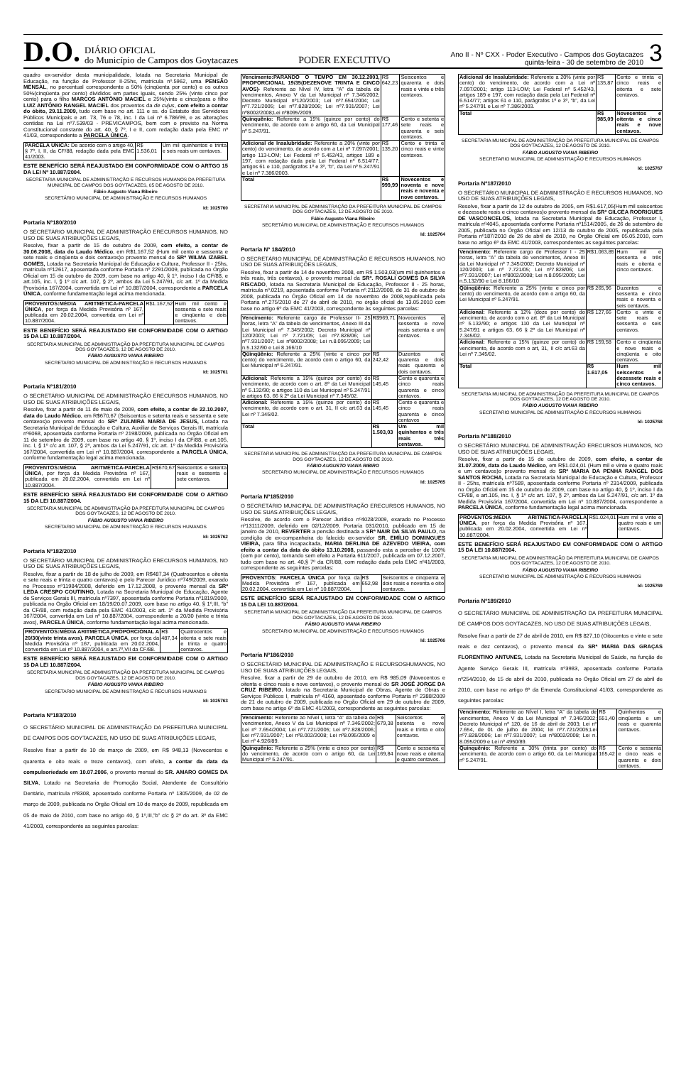D.O. DIÁRIO OFICIAL
do Município de Campos dos Goytacazes
PODER EXECUTIVO
Ano II - Nº CXX - Poder Executivo - Campos dos Goytacazes
quinta-feira - 30 de setembro de 2010
3
quadro ex-servidor desta municipalidade, lotada na Secretaria Municipal de Educação, na função de Professor II-25hs, matrícula nº.5962, uma PENSÃO MENSAL, no percentual correspondente a 50% (cinqüenta por cento) e os outros 50%(cinqüenta por cento) divididos em partes iguais, sendo 25% (vinte cinco por cento) para o filho MARCOS ANTÔNIO MACIEL e 25%(vinte e cinco)para o filho LUIZ ANTÔNIO RANGEL MACIEL dos proventos da de cujus, com efeito a contar do óbito, 29.11.2009, tudo com base no art. 111 e ss. do Estatuto dos Servidores Públicos Municipais e art. 73, 76 e 78, inc. I da Lei nº 6.786/99, e as alterações contidas na Lei nº7.539/03 - PREVICAMPOS, bem com o previsto na Norma Constitucional constante do art. 40, § 7º, I e II, com redação dada pela EMC nº 41/03, correspondente a PARCELA ÚNICA.
| PARCELA ÚNICA: De acordo com o artigo 40, § 7º, I, II, da CF/88, redação dada pela EMC 41/2003. | R$ 1.536,01 | Um mil quinhentos e trinta e seis reais um centavos. |
ESTE BENEFÍCIO SERÁ REAJUSTADO EM CONFORMIDADE COM O ARTGO 15 DA LEI Nº 10.887/2004.
SECRETARIA MUNICIPAL DE ADMINISTRAÇÃO E RECURSOS HUMANOS DA PREFEITURA MUNICIPAL DE CAMPOS DOS GOYTACAZES, 05 DE AGOSTO DE 2010.
Fábio Augusto Viana Ribeiro
SECRETÁRIO MUNICIPAL DE ADMINISTRAÇÃO E RECURSOS HUMANOS
Id: 1025760
Portaria Nº180/2010
O SECRETÁRIO MUNICIPAL DE ADMINISTRAÇÃO ERECURSOS HUMANOS, NO USO DE SUAS ATRIBUIÇÕES LEGAIS,
Resolve, fixar a partir de 15 de outubro de 2009, com efeito, a contar de 30.06.2008, data do Laudo Médico, em R$1.167,52 (Hum mil cento e sessenta e sete reais e cinqüenta e dois centavos)o provento mensal do SRª WILMA IZABEL GOMES, Lotada na Secretaria Municipal de Educação e Cultura, Professor II - 25hs, matrícula nº12617, aposentada conforme Portaria nº 2291/2009, publicada no Órgão Oficial em 15 de outubro de 2009, com base no artigo 40, § 1º, inciso I da CF/88, e art.105, inc. I, § 1º c/c art. 107, § 2º, ambos da Lei 5.247/91, c/c art. 1º da Medida Provisória 167/2004, convertida em Lei nº 10.887/2004, correspondente a PARCELA ÚNICA, conforme fundamentação legal acima mencionada.
| PROVENTOS:MÉDIA ARITMÉTICA-PARCELA ÚNICA , por força da Medida Provisória nº 167, publicada em 20.02.2004, convertida em Lei nº 10.887/2004. | R$1.167,52 | Hum mil cento e sessenta e sete reais e cinqüenta e dois centavos. |
ESTE BENEFÍCIO SERÁ REAJUSTADO EM CONFORMIDADE COM O ARTIGO 15 DA LEI 10.887/2004.
SECRETARIA MUNICIPAL DE ADMINISTRAÇÃO DA PREFEITURA MUNICIPAL DE CAMPOS DOS GOYTACAZES, 12 DE AGOSTO DE 2010.
FÁBIO AUGUSTO VIANA RIBEIRO
SECRETARIO MUNICIPAL DE ADMINISTRAÇÃO E RECURSOS HUMANOS
Id: 1025761
Portaria Nº181/2010
O SECRETÁRIO MUNICIPAL DE ADMINISTRAÇÃO ERECURSOS HUMANOS, NO USO DE SUAS ATRIBUIÇÕES LEGAIS,
Resolve, fixar a partir de 11 de maio de 2009, com efeito, a contar de 22.10.2007, data do Laudo Médico, em R$670,67 (Seiscentos e setenta reais e sessenta e sete centavos)o provento mensal do SRª ZULMIRA MARIA DE JESUS, Lotada na Secretaria Municipal de Educação e Cultura, Auxiliar de Serviços Gerais III, matrícula nº6068, aposentada conforme Portaria nº 2198/2009, publicada no Órgão Oficial em 11 de setembro de 2009, com base no artigo 40, § 1º, inciso I da CF/88, e art.105, inc. I, § 1º c/c art. 107, § 2º, ambos da Lei 5.247/91, c/c art. 1º da Medida Provisória 167/2004, convertida em Lei nº 10.887/2004, correspondente a PARCELA ÚNICA, conforme fundamentação legal acima mencionada.
| PROVENTOS:MÉDIA ARITMÉTICA-PARCELA ÚNICA , por força da Medida Provisória nº 167, publicada em 20.02.2004, convertida em Lei nº 10.887/2004. | R$670,67 | Seiscentos e setenta reais e sessenta e sete centavos. |
ESTE BENEFÍCIO SERÁ REAJUSTADO EM CONFORMIDADE COM O ARTIGO 15 DA LEI 10.887/2004.
SECRETARIA MUNICIPAL DE ADMINISTRAÇÃO DA PREFEITURA MUNICIPAL DE CAMPOS DOS GOYTACAZES, 12 DE AGOSTO DE 2010.
FÁBIO AUGUSTO VIANA RIBEIRO
SECRETARIO MUNICIPAL DE ADMINISTRAÇÃO E RECURSOS HUMANOS
Id: 1025762
Portaria Nº182/2010
O SECRETÁRIO MUNICIPAL DE ADMINISTRAÇÃO ERECURSOS HUMANOS, NO USO DE SUAS ATRIBUIÇÕES LEGAIS,
Resolve, fixar a partir de 18 de julho de 2009, em R$487,34 (Quatrocentos e oitenta e sete reais e trinta e quatro centavos) e pelo Parecer Jurídico nº749/2009, exarado no Processo nº11984/2008, deferido em 17.12.2008, o provento mensal da SRª LEDA CRESPO COUTINHO, Lotada na Secretaria Municipal de Educação, Agente de Serviços Gerais III, matrícula nº7397, aposentada conforme Portaria nº1819/2009, publicada no Órgão Oficial em 18/19/20.07.2009, com base no artigo 40, § 1º,III, “b” da CF/88, com redação dada pela EMC 41/2003, c/c art. 1º da Medida Provisória 167/2004, convertida em Lei nº 10.887/2004, correspondente a 20/30 (vinte e trinta avos), PARCELA ÚNICA, conforme fundamentação legal acima mencionada.
| PROVENTOS:MÉDIA ARITMÉTICA,PROPORCIONAL A 20/30(vinte trinta avos). PARCELA ÚNICA , por força da Medida Provisória nº 167, publicada em 20.02.2004, convertida em Lei nº 10.887/2004, e art.7º,VII da CF/88. | R$ 487,34 | Quatrocentos e oitenta e sete reais e trinta e quatro centavos. |
ESTE BENEFÍCIO SERÁ REAJUSTADO EM CONFORMIDADE COM O ARTIGO 15 DA LEI 10.887/2004.
SECRETARIA MUNICIPAL DE ADMINISTRAÇÃO DA PREFEITURA MUNICIPAL DE CAMPOS DOS GOYTACAZES, 12 DE AGOSTO DE 2010.
FÁBIO AUGUSTO VIANA RIBEIRO
SECRETARIO MUNICIPAL DE ADMINISTRAÇÃO E RECURSOS HUMANOS
Id: 1025763
Portaria Nº183/2010
O SECRETÁRIO MUNICIPAL DE ADMINISTRAÇÃO DA PREFEITURA MUNICIPAL DE CAMPOS DOS GOYTACAZES, NO USO DE SUAS ATRIBUIÇÕES LEGAIS,
Resolve fixar a partir de 10 de março de 2009, em R$ 948,13 (Novecentos e quarenta e oito reais e treze centavos), com efeito, a contar da data da compulsoriedade em 10.07.2006, o provento mensal do SR. AMARO GOMES DA SILVA, Lotado na Secretaria de Promoção Social, Atendente de Consultório Dentário, matrícula nº8308, aposentado conforme Portaria nº 1305/2009, de 02 de março de 2009, publicada no Órgão Oficial em 10 de março de 2009, republicada em 05 de maio de 2010, com base no artigo 40, § 1º,III,”b” c/c § 2º do art. 3º da EMC 41/2003, correspondente as seguintes parcelas:
| Vencimento:PARANDO O TEMPO EM 30.12.2003, PROPORCIONAL 19/35(DEZENOVE TRINTA E CINCO AVOS)- Referente ao Nível IV, letra “A” da tabela de vencimentos, Anexo V da Lei Municipal nº 7.346/2002; Decreto Municipal nº120/2003; Lei nº7.654/2004; Lei nº7.721/2005; Lei nº7.828/2006; Lei nº7.931/2007; Lei nº8002/2008;Lei nº8095/2009. | R$ 642,23 | Seiscentos e quarenta e dois reais e vinte e três centavos. |
| Quinquênio: Referente a 15% (quinze por cento) do vencimento, de acordo com o artigo 60, da Lei Municipal nº 5.247/91. | R$ 177,46 | Cento e setenta e sete reais e quarenta e seis centavos. |
| Adicional de Insalubridade: Referente a 20% (vinte por cento) do vencimento, de acordo com a Lei nº 7.097/2001; artigo 113-LOM; Lei Federal nº 5.452/43, artigos 189 e 197, com redação dada pela Lei Federal nº 6.514/77; artigos 61 e 110, parágrafos 1º e 3º, “b”, da Lei nº 5.247/91 e Lei nº 7.386/2003. | R$ 135,20 | Cento e trinta e cinco reais e vinte centavos. |
| Total | R$ 999,99 | Novecentos e noventa e nove reais e noventa e nove centavos. |
SECRETARIA MUNICIPAL DE ADMINISTRAÇÃO DA PREFEITURA MUNICIPAL DE CAMPOS DOS GOYTACAZES, 12 DE AGOSTO DE 2010.
Fábio Augusto Viana Ribeiro
SECRETÁRIO MUNICIPAL DE ADMINISTRAÇÃO E RECURSOS HUMANOS
Id: 1025764
Portaria Nº 184/2010
O SECRETÁRIO MUNICIPAL DE ADMINISTRAÇÃO E RECURSOS HUMANOS, NO USO DE SUAS ATRIBUIÇÕES LEGAIS,
Resolve, fixar a partir de 14 de novembro 2008, em R$ 1.503,03(um mil quinhentos e três reais, três centavos), o provento mensal da SRª. ROSALI GOMES DA SILVA RISCADO, lotada na Secretaria Municipal de Educação, Professor II - 25 horas, matrícula nº.0219, aposentada conforme Portaria nº.2112/2008, de 31 de outubro de 2008, publicada no Órgão Oficial em 14 de novembro de 2008,republicada pela Portaria nº.275/2010 de 27 de abril de 2010, no órgão oficial de 13.05.2010 com base no artigo 6º da EMC 41/2003, correspondente às seguintes parcelas:
| Vencimento: Referente cargo de Professor II- 25 horas, letra “A” da tabela de vencimentos, Anexo III da Lei Municipal nº 7.345/2002; Decreto Municipal nº 120/2003; Lei nº 7.721/05; Lei nº7.828/06; Lei nº7.931/2007; Lei nº8002/2008; Lei n.8.095/2009; Lei n.5.132/90 e Lei 8.166/10 | R$969,71 | Novecentos e sessenta e nove reais setenta e um centavos. |
| Qüinqüênio: Referente a 25% (vinte e cinco por cento) do vencimento, de acordo com o artigo 60, da Lei Municipal nº 5.247/91. | R$ 242,42 | Duzentos e quarenta e dois reais quarenta e dois centavos. |
| Adicional: Referente a 15% (quinze por cento) do vencimento, de acordo com o art. 8º da Lei Municipal nº 5.132/90; e artigos 110 da Lei Municipal nº 5.247/91 e artigos 63, 66 § 2º da Lei Municipal nº 7.345/02. | R$ 145,45 | Cento e quarenta e cinco reais quarenta e cinco centavos. |
| Adicional: Referente a 15% (quinze por cento) do vencimento, de acordo com o art. 31, II c/c art.63 da Lei nº 7.345/02. | R$ 145,45 | Cento e quarenta e cinco reais quarenta e cinco centavos |
| Total | R$ 1.503,03 | Um mil quinhentos e três reais três centavos. |
SECRETARIA MUNICIPAL DE ADMINISTRAÇÃO DA PREFEITURA MUNICIPAL DE CAMPOS DOS GOYTACAZES, 12 DE AGOSTO DE 2010.
FÁBIO AUGUSTO VIANA RIBIRO
SECRETARIO MUNICIPAL DE ADMINISTRAÇÃO E RECURSOS HUMANOS
Id: 1025765
Portaria Nº185/2010
O SECRETÁRIO MUNICIPAL DE ADMINISTRAÇÃO ERECURSOS HUMANOS, NO USO DE SUAS ATRIBUIÇÕES LEGAIS,
Resolve, de acordo com o Parecer Jurídico nº4028/2009, exarado no Processo nº13111/2009, deferido em 02/12/2009, Portaria 031/2010, publicado em 15 de janeiro de 2010, REVERTER a pensão destinada a SRª NAIR DA SILVA PAULO, na condição de ex-companheira do falecido ex-servidor SR. EMÍLIO DOMINGUES VIEIRA, para filha incapacitada, MARIA DERLINA DE AZEVEDO VIEIRA, com efeito a contar da data do óbito 13.10.2008, passando esta a perceber de 100% (cem por cento), tornando sem efeito a Portaria 611/2007, publicada em 07.12.2007, tudo com base no art. 40,§ 7º da CR/88, com redação dada pela EMC nº41/2003, correspondente as seguintes parcelas:
| PROVENTOS: PARCELA ÚNICA por força da Medida Provisória nº 167, publicada em 20.02.2004, convertida em Lei nº 10.887/2004. | R$ 652,98 | Seiscentos e cinqüenta e dois reais e noventa e oito centavos. |
ESTE BENEFÍCIO SERÁ REAJUSTADO EM CONFORMIDADE COM O ARTIGO 15 DA LEI 10.887/2004.
SECRETARIA MUNICIPAL DE ADMINISTRAÇÃO DA PREFEITURA MUNICIPAL DE CAMPOS DOS GOYTACAZES, 12 DE AGOSTO DE 2010.
FÁBIO AUGUSTO VIANA RIBEIRO
SECRETARIO MUNICIPAL DE ADMINISTRAÇÃO E RECURSOS HUMANOS
Id: 1025766
Portaria Nº186/2010
O SECRETÁRIO MUNICIPAL DE ADMINISTRAÇÃO E RECURSOSHUMANOS, NO USO DE SUAS ATRIBUIÇÕES LEGAIS,
Resolve, fixar a partir de 29 de outubro de 2010, em R$ 985,09 (Novecentos e oitenta e cinco reais e nove centavos), o provento mensal do SR JOSÉ JORGE DA CRUZ RIBEIRO, lotado na Secretaria Municipal de Obras, Agente de Obras e Serviços Públicos I, matrícula nº 4160, aposentado conforme Portaria nº 2388/2009 de 21 de outubro de 2009, publicada no Órgão Oficial em 29 de outubro de 2009, com base no artigo 6º da EMC 41/2003, correspondente as seguintes parcelas:
| Vencimento: Referente ao Nível I, letra “A” da tabela de vencimentos, Anexo V da Lei Municipal nº 7.346/2002; Lei nº 7.654/2004; Lei nº7.721/2005; Lei nº7.828/2006; Lei nº7.931/2007; Lei nº8.002/2008; Lei nº8.095/2009 e Lei nº 4.926/89. | R$ 679,38 | Seiscentos e setenta e nove reais e trinta e oito centavos. |
| Quinquênio: Referente a 25% (vinte e cinco por cento) do vencimento, de acordo com o artigo 60, da Lei Municipal nº 5.247/91. | R$ 169,84 | Cento e sessenta e nove reais e oitenta e quatro centavos. |
| Adicional de Insalubridade: Referente a 20% (vinte por cento) do vencimento, de acordo com a Lei nº 7.097/2001; artigo 113-LOM; Lei Federal nº 5.452/43, artigos 189 e 197, com redação dada pela Lei Federal nº 6.514/77; artigos 61 e 110, parágrafos 1º e 3º, “b”, da Lei nº 5.247/91 e Lei nº 7.386/2003. | R$ 135,87 | Cento e trinta e cinco reais e oitenta e sete centavos. |
| Total | R$ 985,09 | Novecentos e oitenta e cinco reais e nove centavos. |
SECRETARIA MUNICIPAL DE ADMINISTRAÇÃO DA PREFEITURA MUNICIPAL DE CAMPOS DOS GOYTACAZES, 12 DE AGOSTO DE 2010.
FÁBIO AUGUSTO VIANA RIBEIRO
SECRETARIO MUNICIPAL DE ADMINISTRAÇÃO E RECURSOS HUMANOS
Id: 1025767
Portaria Nº187/2010
O SECRETÁRIO MUNICIPAL DE ADMINISTRAÇÃO E RECURSOS HUMANOS, NO USO DE SUAS ATRIBUIÇÕES LEGAIS,
Resolve, fixar a partir de 12 de outubro de 2005, em R$1.617,05(Hum mil seiscentos e dezessete reais e cinco centavos)o provento mensal da SRª GILCEA RODRIGUES DE VASCONCELOS, lotada na Secretaria Municipal de Educação, Professor I, matricula nº4045, aposentada conforme Portaria nº1514/2005, de 26 de setembro de 2005, publicada no Órgão Oficial em 12/13 de outubro de 2005, republicada pela Portaria nº187/2010 de 26 de abril de 2010, no Órgão Oficial em 05.05.2010, com base no artigo 6º da EMC 41/2003, correspondentes as seguintes parcelas:
| Vencimento: Referente cargo de Professor I - 25 horas, letra “A” da tabela de vencimentos, Anexo III da Lei Municipal nº 7.345/2002; Decreto Municipal nº 120/2003; Lei nº 7.721/05; Lei nº7.828/06; Lei nº7.931/2007; Lei nº8002/2008; Lei n.8.095/2009; Lei n.5.132/90 e Lei 8.166/10 | R$1.063,85 | Hum mil e sessenta e três reais e oitenta e cinco centavos. |
| Qüinqüênio: Referente a 25% (vinte e cinco por cento) do vencimento, de acordo com o artigo 60, da Lei Municipal nº 5.247/91. | R$ 265,96 | Duzentos e sessenta e cinco reais e noventa e seis centavos. |
| Adicional: Referente a 12% (doze por cento) do vencimento, de acordo com o art. 8º da Lei Municipal nº 5.132/90; e artigos 110 da Lei Municipal nº 5.247/91 e artigos 63, 66 § 2º da Lei Municipal nº 7.345/02. | R$ 127,66 | Cento e vinte e sete reais e sessenta e seis centavos. |
| Adicional: Referente a 15% (quinze por cento) do vencimento, de acordo com o art, 31, II c/c art.63 da Lei nº 7.345/02. | R$ 159,58 | Cento e cinqüenta e nove reais e cinqüenta e oito centavos. |
| Total | R$ 1.617,05 | Hum mil seiscentos e dezessete reais e cinco centavos. |
SECRETARIA MUNICIPAL DE ADMINISTRAÇÃO DA PREFEITURA MUNICIPAL DE CAMPOS DOS GOYTACAZES, 12 DE AGOSTO DE 2010.
FÁBIO AUGUSTO VIANA RIBEIRO
SECRETARIO MUNICIPAL DE ADMINISTRAÇÃO E RECURSOS HUMANOS
Id: 1025768
Portaria Nº188/2010
O SECRETÁRIO MUNICIPAL DE ADMINISTRAÇÃO ERECURSOS HUMANOS, NO USO DE SUAS ATRIBUIÇÕES LEGAIS,
Resolve, fixar a partir de 15 de outubro de 2009, com efeito, a contar de 31.07.2009, data do Laudo Médico, em R$1.024,01 (Hum mil e vinte e quatro reais e um centavos)o provento mensal do SRª MARIA DA PENHA RANGEL DOS SANTOS ROCHA, Lotada na Secretaria Municipal de Educação e Cultura, Professor II - 25hs, matrícula nº7589, aposentada conforme Portaria nº 2314/2009, publicada no Órgão Oficial em 15 de outubro de 2009, com base no artigo 40, § 1º, inciso I da CF/88, e art.105, inc. I, § 1º c/c art. 107, § 2º, ambos da Lei 5.247/91, c/c art. 1º da Medida Provisória 167/2004, convertida em Lei nº 10.887/2004, correspondente a PARCELA ÚNICA, conforme fundamentação legal acima mencionada.
| PROVENTOS:MÉDIA ARITMÉTICA-PARCELA ÚNICA , por força da Medida Provisória nº 167, publicada em 20.02.2004, convertida em Lei nº 10.887/2004. | R$1.024,01 | Hum mil e vinte e quatro reais e um centavos. |
ESTE BENEFÍCIO SERÁ REAJUSTADO EM CONFORMIDADE COM O ARTIGO 15 DA LEI 10.887/2004.
SECRETARIA MUNICIPAL DE ADMINISTRAÇÃO DA PREFEITURA MUNICIPAL DE CAMPOS DOS GOYTACAZES, 12 DE AGOSTO DE 2010.
FÁBIO AUGUSTO VIANA RIBEIRO
SECRETARIO MUNICIPAL DE ADMINISTRAÇÃO E RECURSOS HUMANOS
Id: 1025769
Portaria Nº189/2010
O SECRETÁRIO MUNICIPAL DE ADMINISTRAÇÃO DA PREFEITURA MUNICIPAL DE CAMPOS DOS GOYTACAZES, NO USO DE SUAS ATRIBUIÇÕES LEGAIS,
Resolve fixar a partir de 27 de abril de 2010, em R$ 827,10 (Oitocentos e vinte e sete reais e dez centavos), o provento mensal da SRª MARIA DAS GRAÇAS FLORENTINO ANTUNES, Lotada na Secretaria Municipal de Saúde, na função de Agente Serviço Gerais III, matrícula nº3983, aposentada conforme Portaria nº254/2010, de 15 de abril de 2010, publicada no Órgão Oficial em 27 de abril de 2010, com base no artigo 6º da Emenda Constitucional 41/03, correspondente as seguintes parcelas:
| Vencimento: Referente ao Nível I, letra “A” da tabela de vencimentos, Anexo V da Lei Municipal nº 7.346/2002; Decreto Municipal nº 120, de 16 de abril de 2003; Lei nº 7.654, de 01 de julho de 2004; lei nº7.721/2005;Lei nº7.828/2006; Lei nº7.931/2007; Lei nº8002/2008; Lei n. 8.095/2009 e Lei nº 4950/89. | R$ 551,40 | Quinhentos e cinqüenta e um reais e quarenta centavos. |
| Quinquênio: Referente a 30% (trinta por cento) do vencimento, de acordo com o artigo 60, da Lei Municipal nº 5.247/91. | R$ 165,42 | Cento e sessenta e cinco reais e quarenta e dois centavos. |